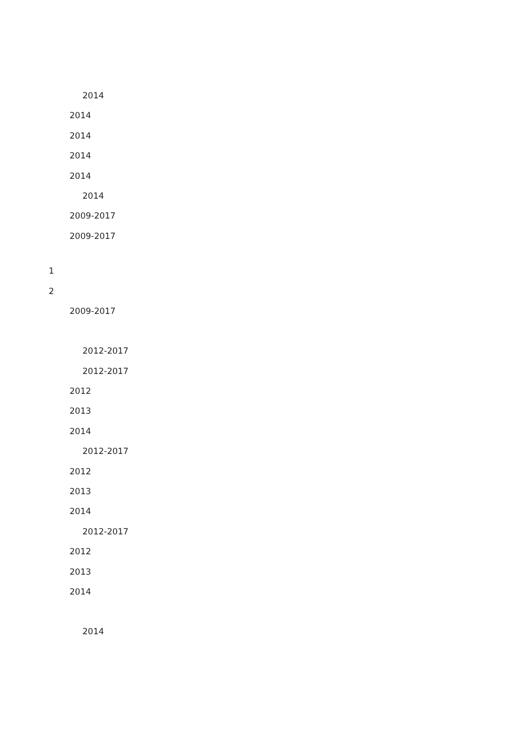2014
2014
2014
2014
2014
2014
2009-2017
2009-2017
1
2
2009-2017
2012-2017
2012-2017
2012
2013
2014
2012-2017
2012
2013
2014
2012-2017
2012
2013
2014
2014